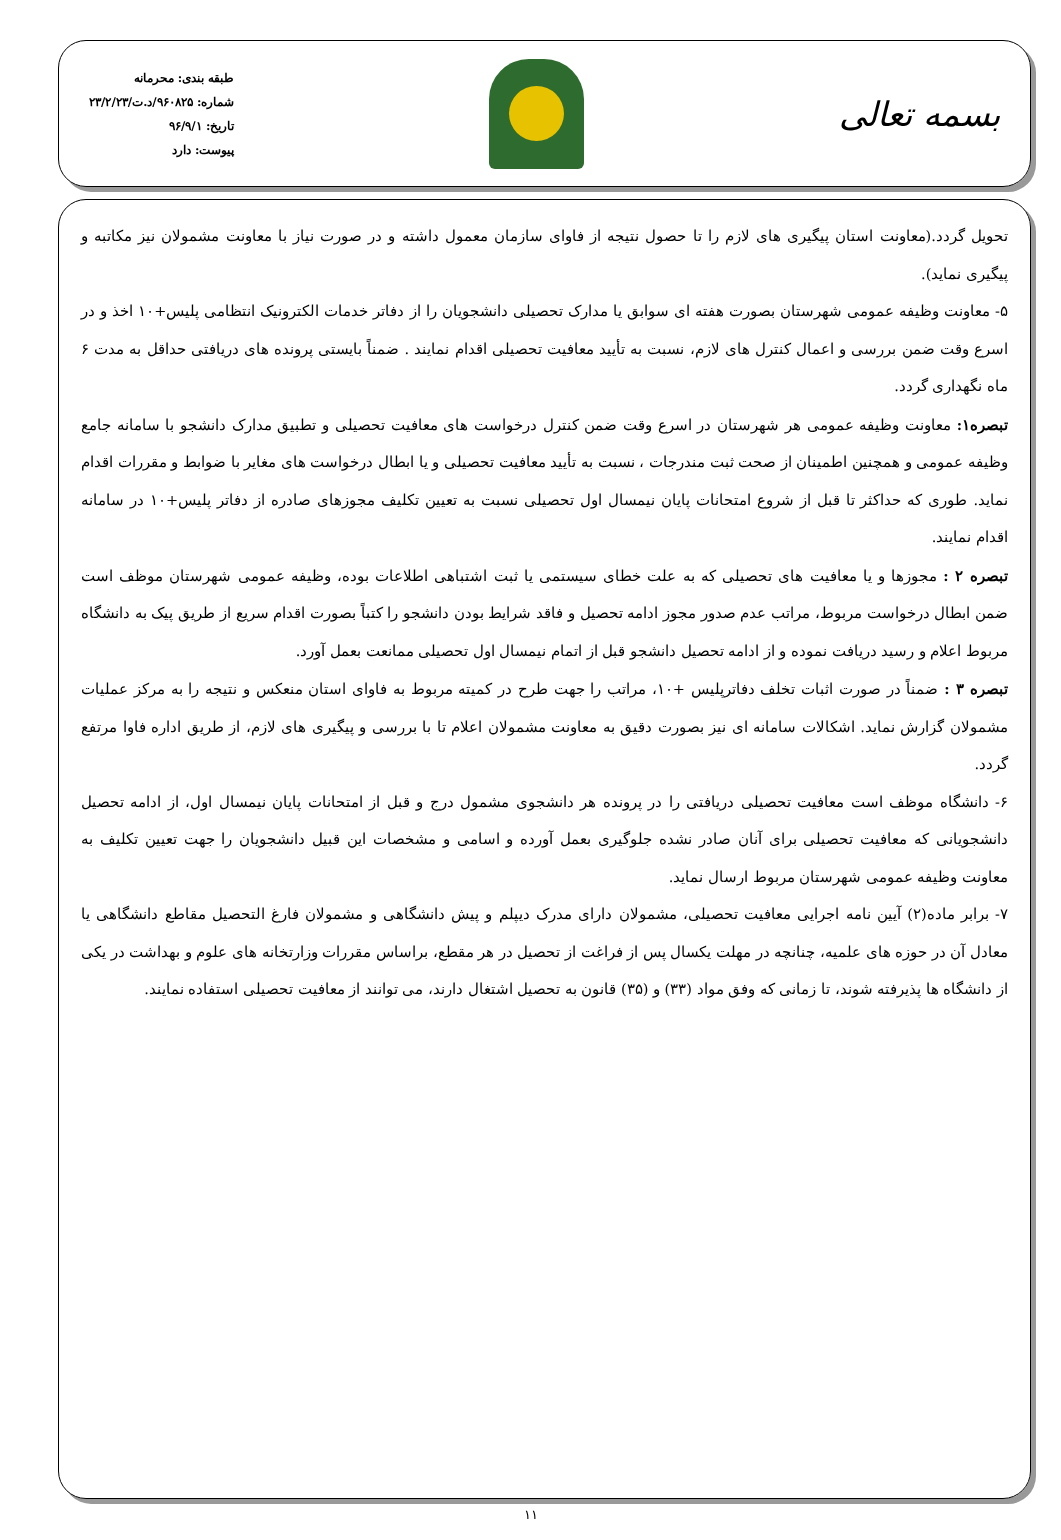بسمه تعالی
طبقه بندی: محرمانه
شماره: ۹۶۰۸۲۵/د.ت/۲۳/۲/۲۳
تاریخ: ۹۶/۹/۱
پیوست: دارد
تحویل گردد.(معاونت استان پیگیری های لازم را تا حصول نتیجه از فاوای سازمان معمول داشته و در صورت نیاز با معاونت مشمولان نیز مکاتبه و پیگیری نماید).
۵- معاونت وظیفه عمومی شهرستان بصورت هفته ای سوابق یا مدارک تحصیلی دانشجویان را از دفاتر خدمات الکترونیک انتظامی پلیس+۱۰ اخذ و در اسرع وقت ضمن بررسی و اعمال کنترل های لازم، نسبت به تأیید معافیت تحصیلی اقدام نمایند . ضمناً بایستی پرونده های دریافتی حداقل به مدت ۶ ماه نگهداری گردد.
تبصره۱: معاونت وظیفه عمومی هر شهرستان در اسرع وقت ضمن کنترل درخواست های معافیت تحصیلی و تطبیق مدارک دانشجو با سامانه جامع وظیفه عمومی و همچنین اطمینان از صحت ثبت مندرجات ، نسبت به تأیید معافیت تحصیلی و یا ابطال درخواست های مغایر با ضوابط و مقررات اقدام نماید. طوری که حداکثر تا قبل از شروع امتحانات پایان نیمسال اول تحصیلی نسبت به تعیین تکلیف مجوزهای صادره از دفاتر پلیس+۱۰ در سامانه اقدام نمایند.
تبصره ۲ : مجوزها و یا معافیت های تحصیلی که به علت خطای سیستمی یا ثبت اشتباهی اطلاعات بوده، وظیفه عمومی شهرستان موظف است ضمن ابطال درخواست مربوط، مراتب عدم صدور مجوز ادامه تحصیل و فاقد شرایط بودن دانشجو را کتباً بصورت اقدام سریع از طریق پیک به دانشگاه مربوط اعلام و رسید دریافت نموده و از ادامه تحصیل دانشجو قبل از اتمام نیمسال اول تحصیلی ممانعت بعمل آورد.
تبصره ۳ : ضمناً در صورت اثبات تخلف دفاترپلیس +۱۰، مراتب را جهت طرح در کمیته مربوط به فاوای استان منعکس و نتیجه را به مرکز عملیات مشمولان گزارش نماید. اشکالات سامانه ای نیز بصورت دقیق به معاونت مشمولان اعلام تا با بررسی و پیگیری های لازم، از طریق اداره فاوا مرتفع گردد.
۶- دانشگاه موظف است معافیت تحصیلی دریافتی را در پرونده هر دانشجوی مشمول درج و قبل از امتحانات پایان نیمسال اول، از ادامه تحصیل دانشجویانی که معافیت تحصیلی برای آنان صادر نشده جلوگیری بعمل آورده و اسامی و مشخصات این قبیل دانشجویان را جهت تعیین تکلیف به معاونت وظیفه عمومی شهرستان مربوط ارسال نماید.
۷- برابر ماده(۲) آیین نامه اجرایی معافیت تحصیلی، مشمولان دارای مدرک دیپلم و پیش دانشگاهی و مشمولان فارغ التحصیل مقاطع دانشگاهی یا معادل آن در حوزه های علمیه، چنانچه در مهلت یکسال پس از فراغت از تحصیل در هر مقطع، براساس مقررات وزارتخانه های علوم و بهداشت در یکی از دانشگاه ها پذیرفته شوند، تا زمانی که وفق مواد (۳۳) و (۳۵) قانون به تحصیل اشتغال دارند، می توانند از معافیت تحصیلی استفاده نمایند.
۱۱